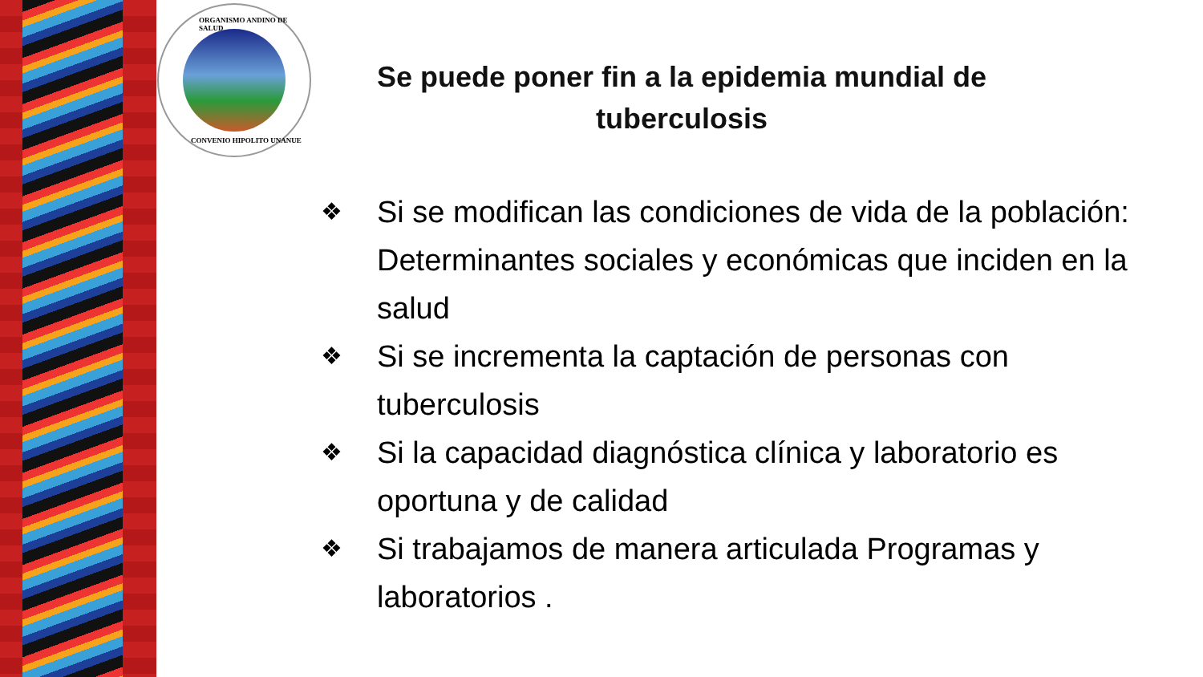ORGANISMO ANDINO DE SALUD
CONVENIO HIPOLITO UNANUE
Se puede poner fin a la epidemia mundial de tuberculosis
❖ Si se modifican las condiciones de vida de la población: Determinantes sociales y económicas que inciden en la salud
❖ Si se incrementa la captación de personas con tuberculosis
❖ Si la capacidad diagnóstica clínica y laboratorio es oportuna y de calidad
❖ Si trabajamos de manera articulada Programas y laboratorios .